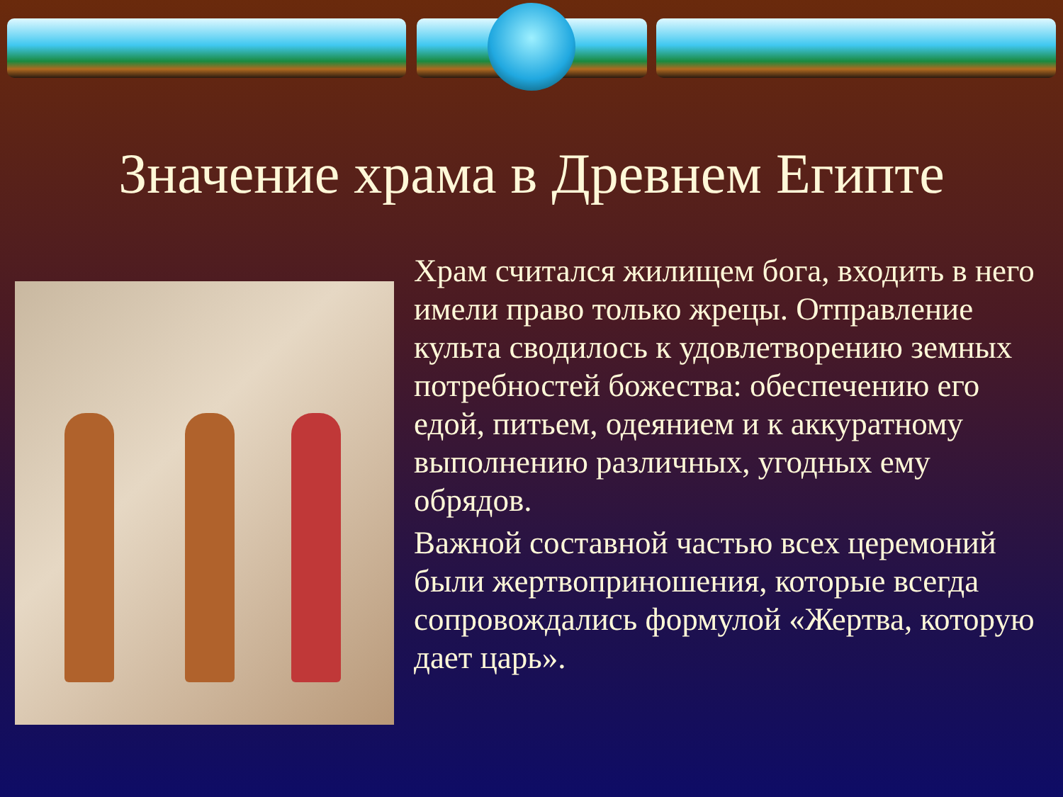Значение храма в Древнем Египте
Храм считался жилищем бога, входить в него имели право только жрецы. Отправление культа сводилось к удовлетворению земных потребностей божества: обеспечению его едой, питьем, одеянием и к аккуратному выполнению различных, угодных ему обрядов.
Важной составной частью всех церемоний были жертвоприношения, которые всегда сопровождались формулой «Жертва, которую дает царь».